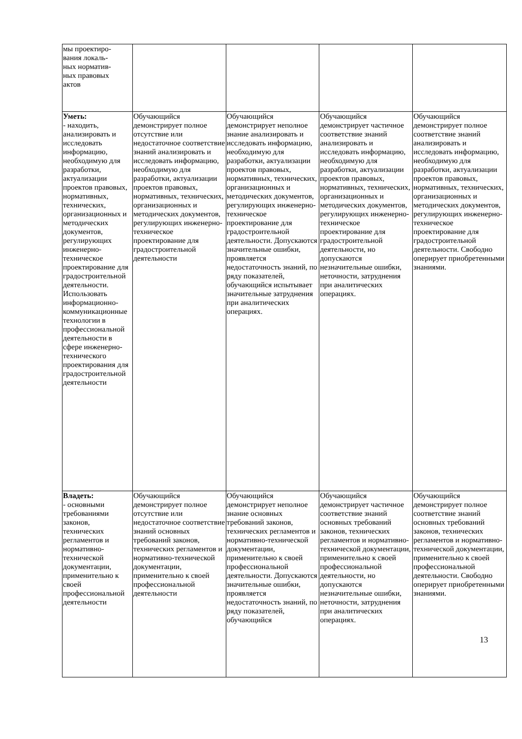| мы проектиро- вания локаль- ных норматив- ных правовых актов | | | | |
| Уметь: - находить, анализировать и исследовать информацию, необходимую для разработки, актуализации проектов правовых, нормативных, технических, организационных и методических документов, регулирующих инженерно-техническое проектирование для градостроительной деятельности. Использовать информационно-коммуникационные технологии в профессиональной деятельности в сфере инженерно-технического проектирования для градостроительной деятельности | Обучающийся демонстрирует полное отсутствие или недостаточное соответствие знаний анализировать и исследовать информацию, необходимую для разработки, актуализации проектов правовых, нормативных, технических, организационных и методических документов, регулирующих инженерно-техническое проектирование для градостроительной деятельности | Обучающийся демонстрирует неполное знание анализировать и исследовать информацию, необходимую для разработки, актуализации проектов правовых, нормативных, технических, организационных и методических документов, регулирующих инженерно-техническое проектирование для градостроительной деятельности. Допускаются значительные ошибки, проявляется недостаточность знаний, по ряду показателей, обучающийся испытывает значительные затруднения при аналитических операциях. | Обучающийся демонстрирует частичное соответствие знаний анализировать и исследовать информацию, необходимую для разработки, актуализации проектов правовых, нормативных, технических, организационных и методических документов, регулирующих инженерно-техническое проектирование для градостроительной деятельности, но допускаются незначительные ошибки, неточности, затруднения при аналитических операциях. | Обучающийся демонстрирует полное соответствие знаний анализировать и исследовать информацию, необходимую для разработки, актуализации проектов правовых, нормативных, технических, организационных и методических документов, регулирующих инженерно-техническое проектирование для градостроительной деятельности. Свободно оперирует приобретенными знаниями. |
| Владеть: - основными требованиями законов, технических регламентов и нормативно-технической документации, применительно к своей профессиональной деятельности | Обучающийся демонстрирует полное отсутствие или недостаточное соответствие знаний основных требований законов, технических регламентов и нормативно-технической документации, применительно к своей профессиональной деятельности | Обучающийся демонстрирует неполное знание основных требований законов, технических регламентов и нормативно-технической документации, применительно к своей профессиональной деятельности. Допускаются значительные ошибки, проявляется недостаточность знаний, по ряду показателей, обучающийся | Обучающийся демонстрирует частичное соответствие знаний основных требований законов, технических регламентов и нормативно-технической документации, применительно к своей профессиональной деятельности, но допускаются незначительные ошибки, неточности, затруднения при аналитических операциях. | Обучающийся демонстрирует полное соответствие знаний основных требований законов, технических регламентов и нормативно-технической документации, применительно к своей профессиональной деятельности. Свободно оперирует приобретенными знаниями. |
13